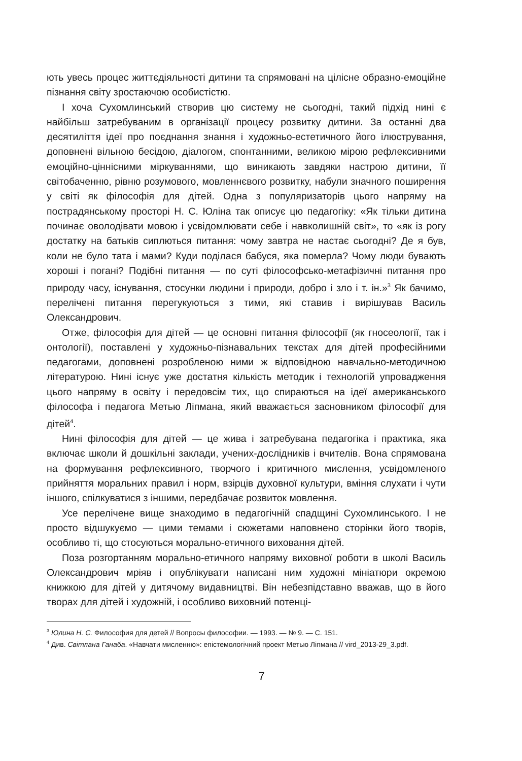ють увесь процес життєдіяльності дитини та спрямовані на цілісне образно-емоційне пізнання світу зростаючою особистістю.
І хоча Сухомлинський створив цю систему не сьогодні, такий підхід нині є найбільш затребуваним в організації процесу розвитку дитини. За останні два десятиліття ідеї про поєднання знання і художньо-естетичного його ілюстрування, доповнені вільною бесідою, діалогом, спонтанними, великою мірою рефлексивними емоційно-ціннісними міркуваннями, що виникають завдяки настрою дитини, її світобаченню, рівню розумового, мовленнєвого розвитку, набули значного поширення у світі як філософія для дітей. Одна з популяризаторів цього напряму на пострадянському просторі Н. С. Юліна так описує цю педагогіку: «Як тільки дитина починає оволодівати мовою і усвідомлювати себе і навколишній світ», то «як із рогу достатку на батьків сиплються питання: чому завтра не настає сьогодні? Де я був, коли не було тата і мами? Куди поділася бабуся, яка померла? Чому люди бувають хороші і погані? Подібні питання — по суті філософсько-метафізичні питання про природу часу, існування, стосунки людини і природи, добро і зло і т. ін.»<sup>3</sup> Як бачимо, перелічені питання перегукуються з тими, які ставив і вирішував Василь Олександрович.
Отже, філософія для дітей — це основні питання філософії (як гносеології, так і онтології), поставлені у художньо-пізнавальних текстах для дітей професійними педагогами, доповнені розробленою ними ж відповідною навчально-методичною літературою. Нині існує уже достатня кількість методик і технологій упровадження цього напряму в освіту і передовсім тих, що спираються на ідеї американського філософа і педагога Метью Ліпмана, який вважається засновником філософії для дітей<sup>4</sup>.
Нині філософія для дітей — це жива і затребувана педагогіка і практика, яка включає школи й дошкільні заклади, учених-дослідників і вчителів. Вона спрямована на формування рефлексивного, творчого і критичного мислення, усвідомленого прийняття моральних правил і норм, взірців духовної культури, вміння слухати і чути іншого, спілкуватися з іншими, передбачає розвиток мовлення.
Усе перелічене вище знаходимо в педагогічній спадщині Сухомлинського. І не просто відшукуємо — цими темами і сюжетами наповнено сторінки його творів, особливо ті, що стосуються морально-етичного виховання дітей.
Поза розгортанням морально-етичного напряму виховної роботи в школі Василь Олександрович мріяв і опублікувати написані ним художні мініатюри окремою книжкою для дітей у дитячому видавництві. Він небезпідставно вважав, що в його творах для дітей і художній, і особливо виховний потенці-
<sup>3</sup> Юлина Н. С. Философия для детей // Вопросы философии. — 1993. — № 9. — С. 151.
<sup>4</sup> Див. Світлана Ганаба. «Навчати мисленню»: епістемологічний проект Метью Ліпмана // vird_2013-29_3.pdf.
7